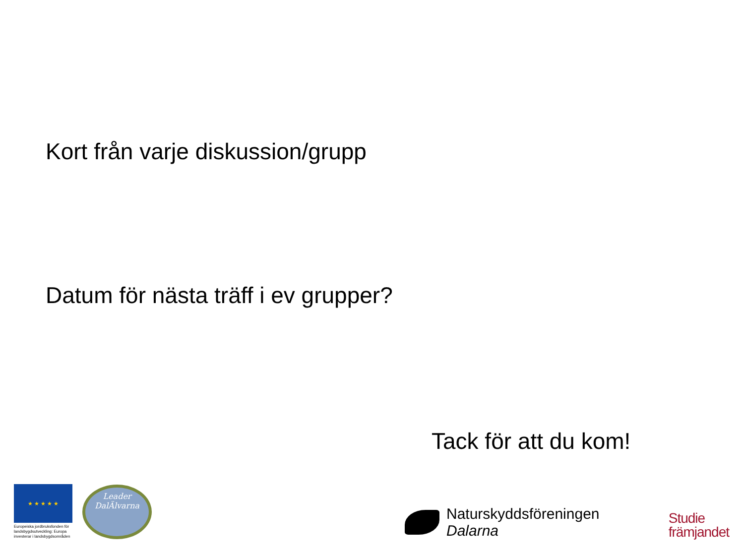Kort från varje diskussion/grupp
Datum för nästa träff i ev grupper?
Tack för att du kom!
★ ★ ★ ★ ★
Europeiska jordbruksfonden för landsbygdsutveckling: Europa investerar i landsbygdsområden
Leader
DalÄlvarna
Naturskyddsföreningen
Dalarna
Studie
främjandet